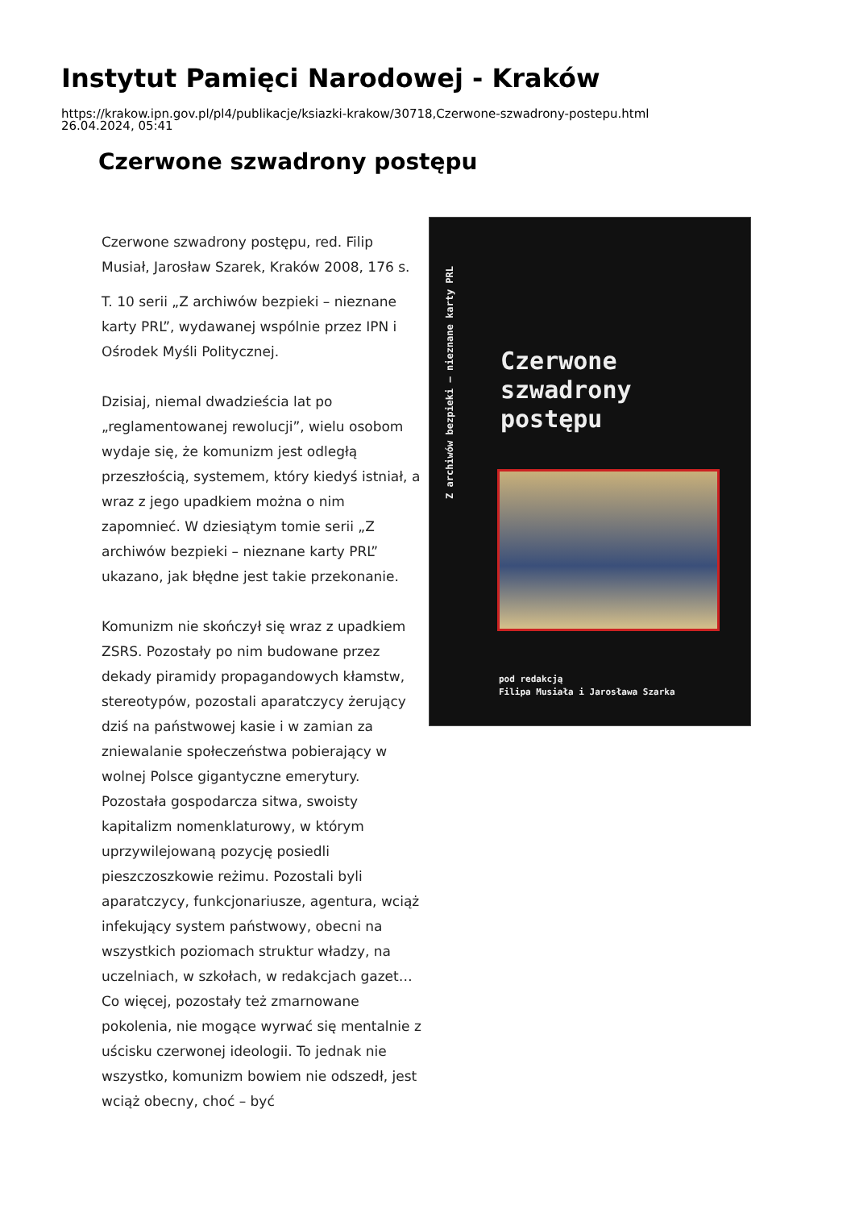Instytut Pamięci Narodowej - Kraków
https://krakow.ipn.gov.pl/pl4/publikacje/ksiazki-krakow/30718,Czerwone-szwadrony-postepu.html
26.04.2024, 05:41
Czerwone szwadrony postępu
Czerwone szwadrony postępu, red. Filip Musiał, Jarosław Szarek, Kraków 2008, 176 s.
T. 10 serii „Z archiwów bezpieki – nieznane karty PRL”, wydawanej wspólnie przez IPN i Ośrodek Myśli Politycznej.
Dzisiaj, niemal dwadzieścia lat po „reglamentowanej rewolucji”, wielu osobom wydaje się, że komunizm jest odległą przeszłością, systemem, który kiedyś istniał, a wraz z jego upadkiem można o nim zapomnieć. W dziesiątym tomie serii „Z archiwów bezpieki – nieznane karty PRL” ukazano, jak błędne jest takie przekonanie.
Komunizm nie skończył się wraz z upadkiem ZSRS. Pozostały po nim budowane przez dekady piramidy propagandowych kłamstw, stereotypów, pozostali aparatczycy żerujący dziś na państwowej kasie i w zamian za zniewalanie społeczeństwa pobierający w wolnej Polsce gigantyczne emerytury. Pozostała gospodarcza sitwa, swoisty kapitalizm nomenklaturowy, w którym uprzywilejowaną pozycję posiedli pieszczoszkowie reżimu. Pozostali byli aparatczycy, funkcjonariusze, agentura, wciąż infekujący system państwowy, obecni na wszystkich poziomach struktur władzy, na uczelniach, w szkołach, w redakcjach gazet… Co więcej, pozostały też zmarnowane pokolenia, nie mogące wyrwać się mentalnie z uścisku czerwonej ideologii. To jednak nie wszystko, komunizm bowiem nie odszedł, jest wciąż obecny, choć – być
Z archiwów bezpieki – nieznane karty PRL
Czerwone
szwadrony
postępu
pod redakcją
Filipa Musiała i Jarosława Szarka